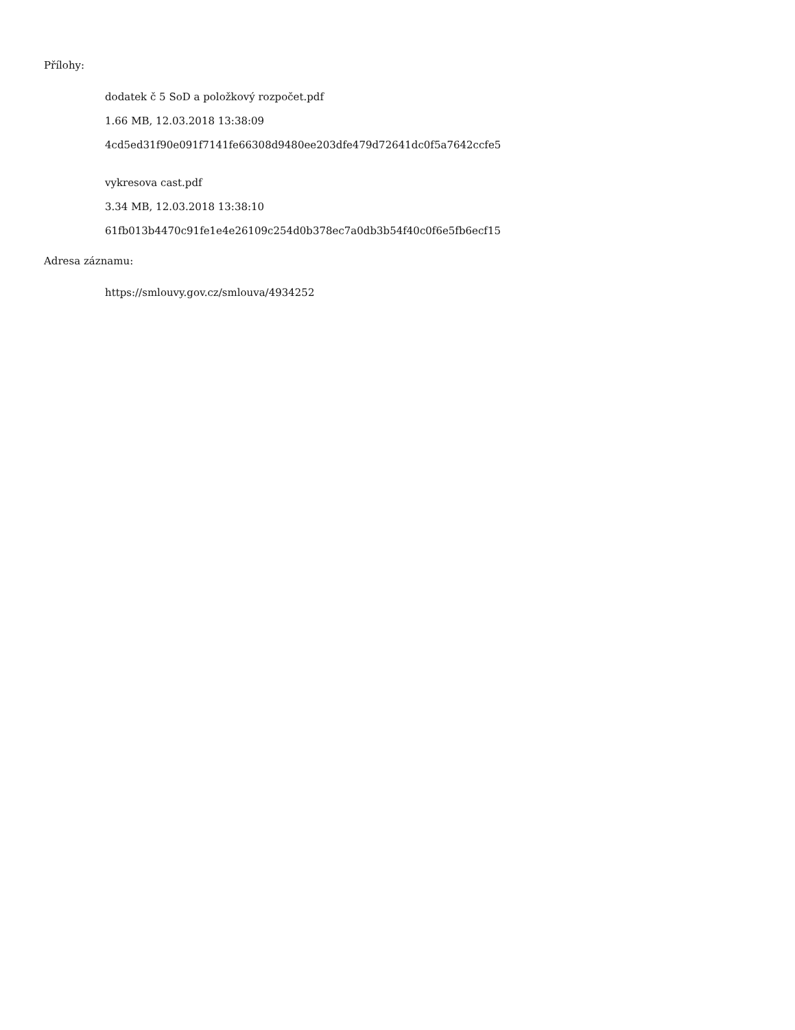Přílohy:
dodatek č 5 SoD a položkový rozpočet.pdf
1.66 MB, 12.03.2018 13:38:09
4cd5ed31f90e091f7141fe66308d9480ee203dfe479d72641dc0f5a7642ccfe5
vykresova cast.pdf
3.34 MB, 12.03.2018 13:38:10
61fb013b4470c91fe1e4e26109c254d0b378ec7a0db3b54f40c0f6e5fb6ecf15
Adresa záznamu:
https://smlouvy.gov.cz/smlouva/4934252